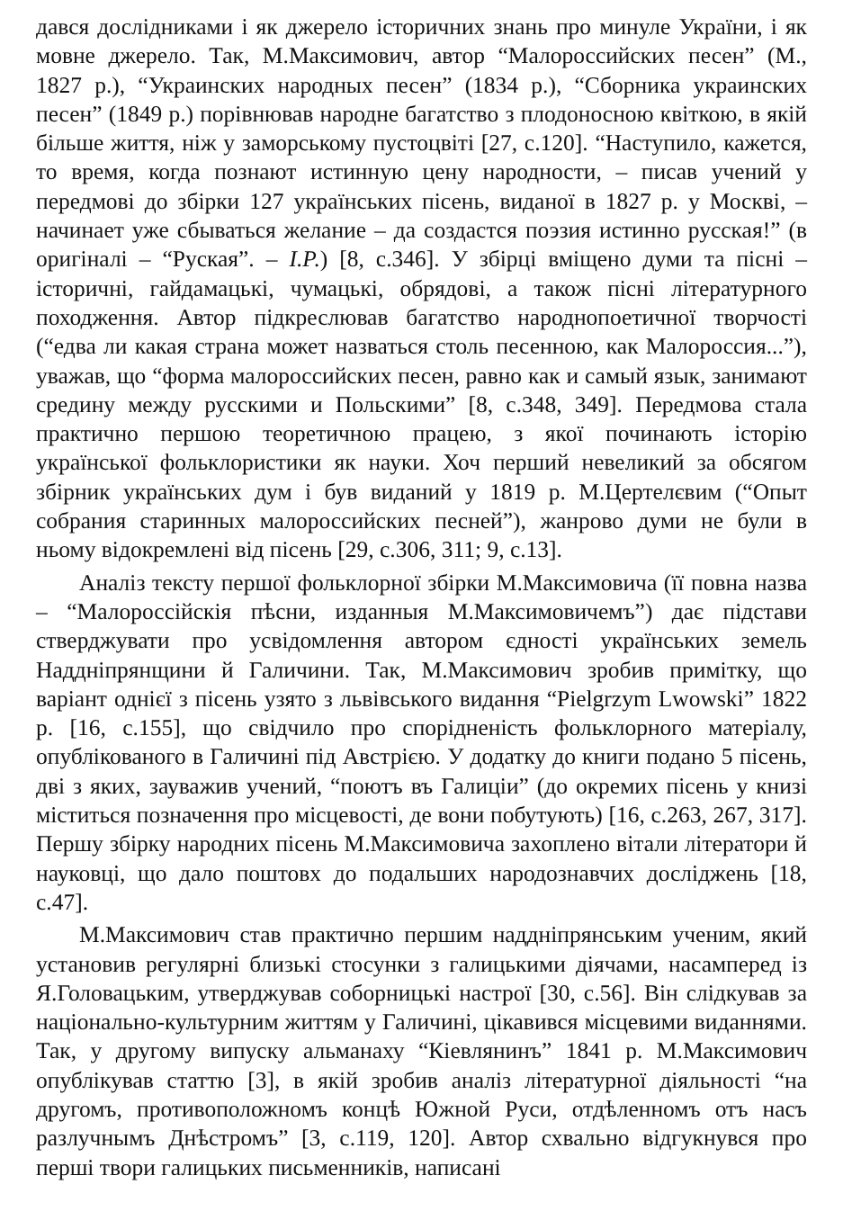дався дослідниками і як джерело історичних знань про минуле України, і як мовне джерело. Так, М.Максимович, автор “Малороссийских песен” (М., 1827 р.), “Украинских народных песен” (1834 р.), “Сборника украинских песен” (1849 р.) порівнював народне багатство з плодоносною квіткою, в якій більше життя, ніж у заморському пустоцвіті [27, с.120]. “Наступило, кажется, то время, когда познают истинную цену народности, – писав учений у передмові до збірки 127 українських пісень, виданої в 1827 р. у Москві, – начинает уже сбываться желание – да создастся поэзия истинно русская!” (в оригіналі – “Руская”. – І.Р.) [8, с.346]. У збірці вміщено думи та пісні – історичні, гайдамацькі, чумацькі, обрядові, а також пісні літературного походження. Автор підкреслював багатство народнопоетичної творчості (“едва ли какая страна может назваться столь песенною, как Малороссия...”), уважав, що “форма малороссийских песен, равно как и самый язык, занимают средину между русскими и Польскими” [8, с.348, 349]. Передмова стала практично першою теоретичною працею, з якої починають історію української фольклористики як науки. Хоч перший невеликий за обсягом збірник українських дум і був виданий у 1819 р. М.Цертелєвим (“Опыт собрания старинных малороссийских песней”), жанрово думи не були в ньому відокремлені від пісень [29, с.306, 311; 9, с.13].
Аналіз тексту першої фольклорної збірки М.Максимовича (її повна назва – “Малороссійскія пѣсни, изданныя М.Максимовичемъ”) дає підстави стверджувати про усвідомлення автором єдності українських земель Наддніпрянщини й Галичини. Так, М.Максимович зробив примітку, що варіант однієї з пісень узято з львівського видання “Pielgrzym Lwowski” 1822 р. [16, с.155], що свідчило про спорідненість фольклорного матеріалу, опублікованого в Галичині під Австрією. У додатку до книги подано 5 пісень, дві з яких, зауважив учений, “поютъ въ Галиціи” (до окремих пісень у книзі міститься позначення про місцевості, де вони побутують) [16, с.263, 267, 317]. Першу збірку народних пісень М.Максимовича захоплено вітали літератори й науковці, що дало поштовх до подальших народознавчих досліджень [18, с.47].
М.Максимович став практично першим наддніпрянським ученим, який установив регулярні близькі стосунки з галицькими діячами, насамперед із Я.Головацьким, утверджував соборницькі настрої [30, с.56]. Він слідкував за національно-культурним життям у Галичині, цікавився місцевими виданнями. Так, у другому випуску альманаху “Кіевлянинъ” 1841 р. М.Максимович опублікував статтю [3], в якій зробив аналіз літературної діяльності “на другомъ, противоположномъ концѣ Южной Руси, отдѣленномъ отъ насъ разлучнымъ Днѣстромъ” [3, с.119, 120]. Автор схвально відгукнувся про перші твори галицьких письменників, написані